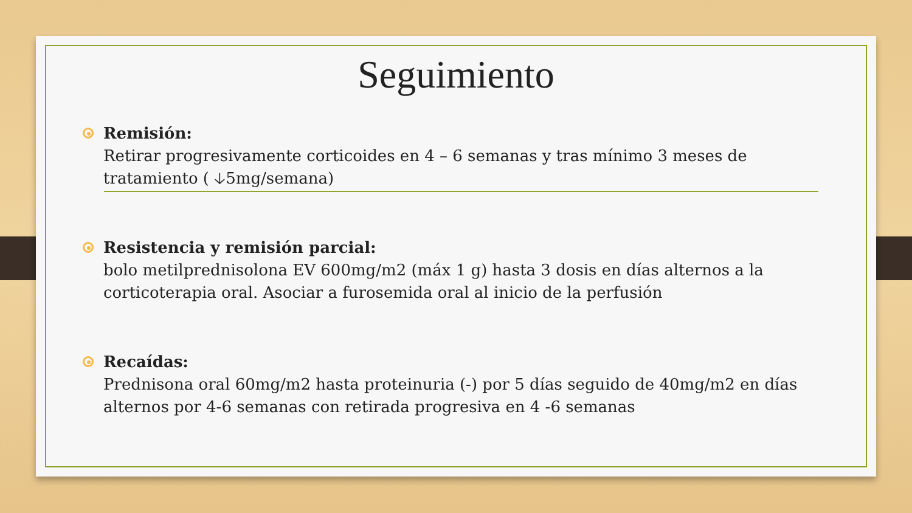Seguimiento
Remisión:
Retirar progresivamente corticoides en 4 – 6 semanas y tras mínimo 3 meses de tratamiento ( 🡣5mg/semana)
Resistencia y remisión parcial:
bolo metilprednisolona EV 600mg/m2 (máx 1 g) hasta 3 dosis en días alternos a la corticoterapia oral. Asociar a furosemida oral al inicio de la perfusión
Recaídas:
Prednisona oral 60mg/m2 hasta proteinuria (-) por 5 días seguido de 40mg/m2 en días alternos por 4-6 semanas con retirada progresiva en 4 -6 semanas